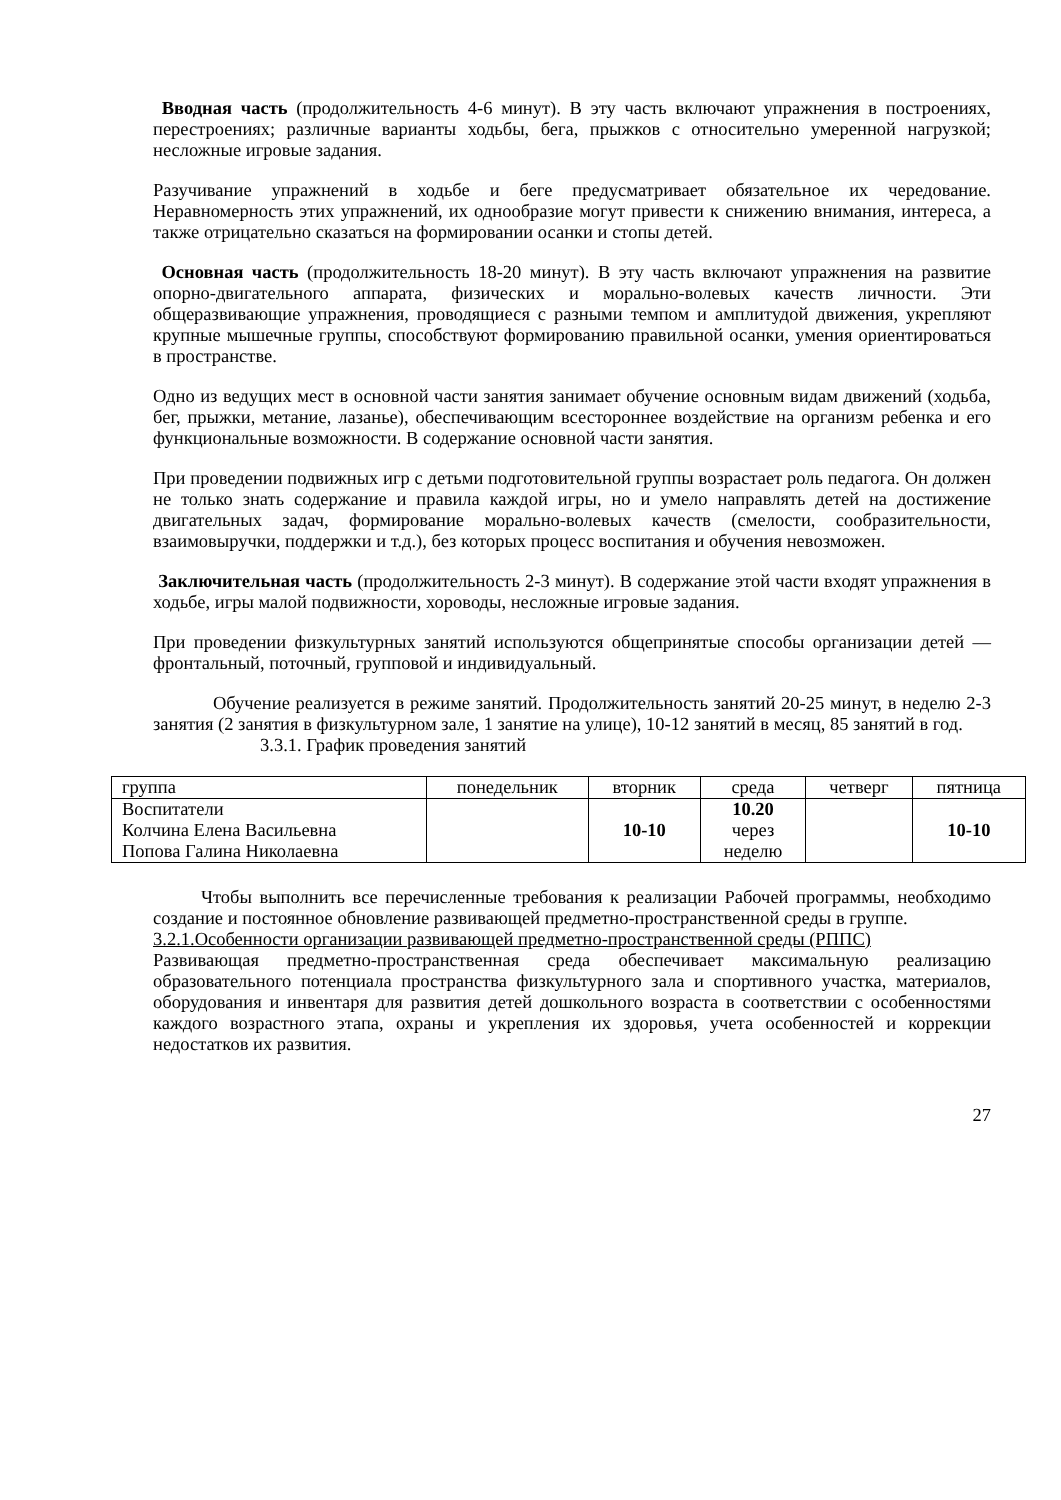Вводная часть (продолжительность 4-6 минут). В эту часть включают упражнения в построениях, перестроениях; различные варианты ходьбы, бега, прыжков с относительно умеренной нагрузкой; несложные игровые задания.
Разучивание упражнений в ходьбе и беге предусматривает обязательное их чередование. Неравномерность этих упражнений, их однообразие могут привести к снижению внимания, интереса, а также отрицательно сказаться на формировании осанки и стопы детей.
Основная часть (продолжительность 18-20 минут). В эту часть включают упражнения на развитие опорно-двигательного аппарата, физических и морально-волевых качеств личности. Эти общеразвивающие упражнения, проводящиеся с разными темпом и амплитудой движения, укрепляют крупные мышечные группы, способствуют формированию правильной осанки, умения ориентироваться в пространстве.
Одно из ведущих мест в основной части занятия занимает обучение основным видам движений (ходьба, бег, прыжки, метание, лазанье), обеспечивающим всестороннее воздействие на организм ребенка и его функциональные возможности. В содержание основной части занятия.
При проведении подвижных игр с детьми подготовительной группы возрастает роль педагога. Он должен не только знать содержание и правила каждой игры, но и умело направлять детей на достижение двигательных задач, формирование морально-волевых качеств (смелости, сообразительности, взаимовыручки, поддержки и т.д.), без которых процесс воспитания и обучения невозможен.
Заключительная часть (продолжительность 2-3 минут). В содержание этой части входят упражнения в ходьбе, игры малой подвижности, хороводы, несложные игровые задания.
При проведении физкультурных занятий используются общепринятые способы организации детей — фронтальный, поточный, групповой и индивидуальный.
Обучение реализуется в режиме занятий. Продолжительность занятий 20-25 минут, в неделю 2-3 занятия (2 занятия в физкультурном зале, 1 занятие на улице), 10-12 занятий в месяц, 85 занятий в год.
3.3.1. График проведения занятий
| группа | понедельник | вторник | среда | четверг | пятница |
| Воспитатели Колчина Елена Васильевна Попова Галина Николаевна | | 10-10 | 10.20 через неделю | | 10-10 |
Чтобы выполнить все перечисленные требования к реализации Рабочей программы, необходимо создание и постоянное обновление развивающей предметно-пространственной среды в группе.
3.2.1.Особенности организации развивающей предметно-пространственной среды (РППС)
Развивающая предметно-пространственная среда обеспечивает максимальную реализацию образовательного потенциала пространства физкультурного зала и спортивного участка, материалов, оборудования и инвентаря для развития детей дошкольного возраста в соответствии с особенностями каждого возрастного этапа, охраны и укрепления их здоровья, учета особенностей и коррекции недостатков их развития.
27